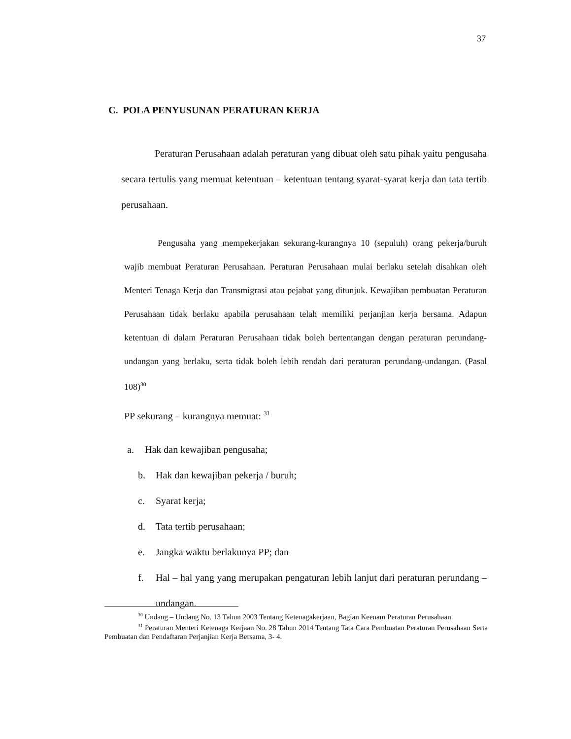37
C. POLA PENYUSUNAN PERATURAN KERJA
Peraturan Perusahaan adalah peraturan yang dibuat oleh satu pihak yaitu pengusaha secara tertulis yang memuat ketentuan – ketentuan tentang syarat-syarat kerja dan tata tertib perusahaan.
Pengusaha yang mempekerjakan sekurang-kurangnya 10 (sepuluh) orang pekerja/buruh wajib membuat Peraturan Perusahaan. Peraturan Perusahaan mulai berlaku setelah disahkan oleh Menteri Tenaga Kerja dan Transmigrasi atau pejabat yang ditunjuk. Kewajiban pembuatan Peraturan Perusahaan tidak berlaku apabila perusahaan telah memiliki perjanjian kerja bersama. Adapun ketentuan di dalam Peraturan Perusahaan tidak boleh bertentangan dengan peraturan perundang-undangan yang berlaku, serta tidak boleh lebih rendah dari peraturan perundang-undangan. (Pasal 108)<sup>30</sup>
PP sekurang – kurangnya memuat: <sup>31</sup>
a. Hak dan kewajiban pengusaha;
b. Hak dan kewajiban pekerja / buruh;
c. Syarat kerja;
d. Tata tertib perusahaan;
e. Jangka waktu berlakunya PP; dan
f. Hal – hal yang yang merupakan pengaturan lebih lanjut dari peraturan perundang – undangan.
<sup>30</sup> Undang – Undang No. 13 Tahun 2003 Tentang Ketenagakerjaan, Bagian Keenam Peraturan Perusahaan.
<sup>31</sup> Peraturan Menteri Ketenaga Kerjaan No. 28 Tahun 2014 Tentang Tata Cara Pembuatan Peraturan Perusahaan Serta Pembuatan dan Pendaftaran Perjanjian Kerja Bersama, 3- 4.